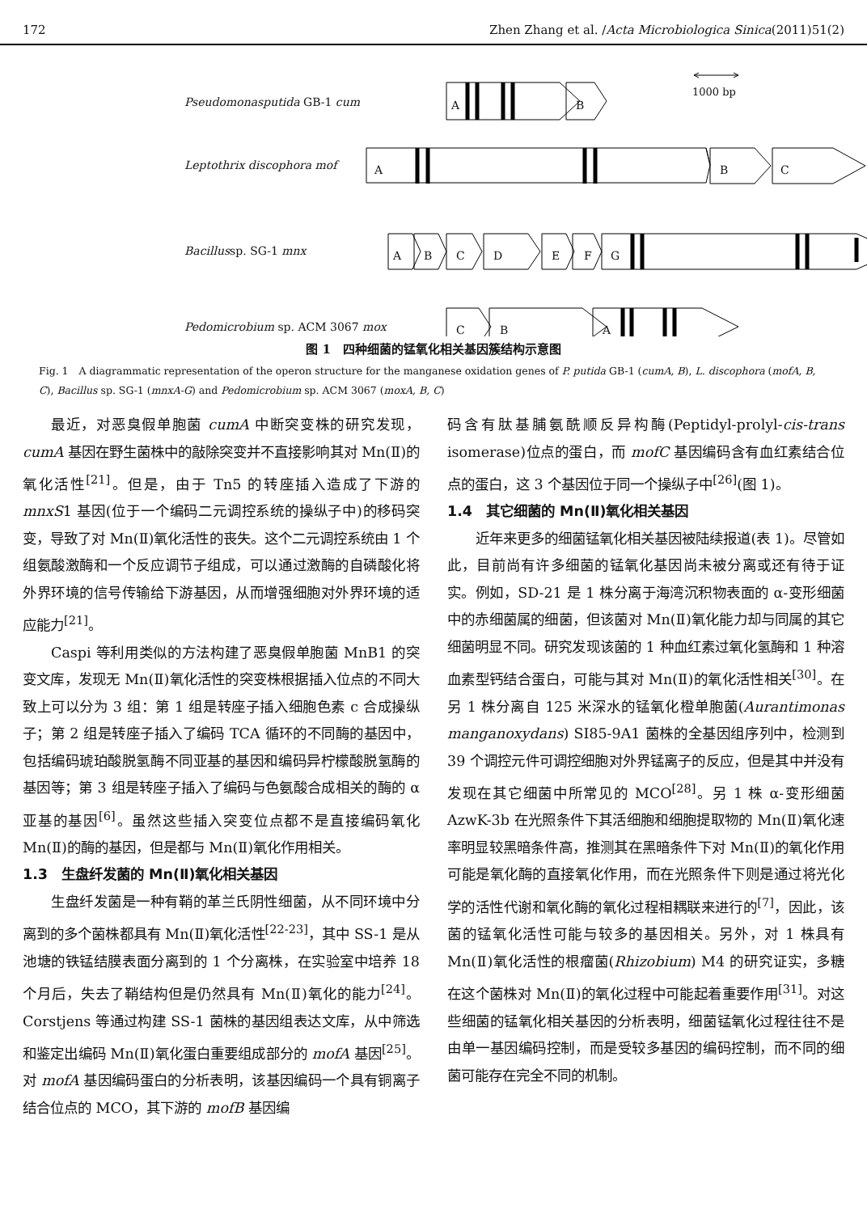172 Zhen Zhang et al. /Acta Microbiologica Sinica(2011)51(2)
1000 bp
Pseudomonasputida GB-1 cum
Leptothrix discophora mof
Bacillussp. SG-1 mnx
Pedomicrobium sp. ACM 3067 mox
A B
A B C
A B C D E F G
C B A
图 1　四种细菌的锰氧化相关基因簇结构示意图
Fig. 1　A diagrammatic representation of the operon structure for the manganese oxidation genes of P. putida GB-1 (cumA, B), L. discophora (mofA, B, C), Bacillus sp. SG-1 (mnxA-G) and Pedomicrobium sp. ACM 3067 (moxA, B, C)
最近，对恶臭假单胞菌 cumA 中断突变株的研究发现，cumA 基因在野生菌株中的敲除突变并不直接影响其对 Mn(Ⅱ)的氧化活性<sup>[21]</sup>。但是，由于 Tn5 的转座插入造成了下游的 mnxS1 基因(位于一个编码二元调控系统的操纵子中)的移码突变，导致了对 Mn(Ⅱ)氧化活性的丧失。这个二元调控系统由 1 个组氨酸激酶和一个反应调节子组成，可以通过激酶的自磷酸化将外界环境的信号传输给下游基因，从而增强细胞对外界环境的适应能力<sup>[21]</sup>。
Caspi 等利用类似的方法构建了恶臭假单胞菌 MnB1 的突变文库，发现无 Mn(Ⅱ)氧化活性的突变株根据插入位点的不同大致上可以分为 3 组：第 1 组是转座子插入细胞色素 c 合成操纵子；第 2 组是转座子插入了编码 TCA 循环的不同酶的基因中，包括编码琥珀酸脱氢酶不同亚基的基因和编码异柠檬酸脱氢酶的基因等；第 3 组是转座子插入了编码与色氨酸合成相关的酶的 α 亚基的基因<sup>[6]</sup>。虽然这些插入突变位点都不是直接编码氧化 Mn(Ⅱ)的酶的基因，但是都与 Mn(Ⅱ)氧化作用相关。
1.3　生盘纤发菌的 Mn(Ⅱ)氧化相关基因
生盘纤发菌是一种有鞘的革兰氏阴性细菌，从不同环境中分离到的多个菌株都具有 Mn(Ⅱ)氧化活性<sup>[22-23]</sup>，其中 SS-1 是从池塘的铁锰结膜表面分离到的 1 个分离株，在实验室中培养 18 个月后，失去了鞘结构但是仍然具有 Mn(Ⅱ)氧化的能力<sup>[24]</sup>。Corstjens 等通过构建 SS-1 菌株的基因组表达文库，从中筛选和鉴定出编码 Mn(Ⅱ)氧化蛋白重要组成部分的 mofA 基因<sup>[25]</sup>。对 mofA 基因编码蛋白的分析表明，该基因编码一个具有铜离子结合位点的 MCO，其下游的 mofB 基因编
码含有肽基脯氨酰顺反异构酶(Peptidyl-prolyl-cis-trans isomerase)位点的蛋白，而 mofC 基因编码含有血红素结合位点的蛋白，这 3 个基因位于同一个操纵子中<sup>[26]</sup>(图 1)。
1.4　其它细菌的 Mn(Ⅱ)氧化相关基因
近年来更多的细菌锰氧化相关基因被陆续报道(表 1)。尽管如此，目前尚有许多细菌的锰氧化基因尚未被分离或还有待于证实。例如，SD-21 是 1 株分离于海湾沉积物表面的 α-变形细菌中的赤细菌属的细菌，但该菌对 Mn(Ⅱ)氧化能力却与同属的其它细菌明显不同。研究发现该菌的 1 种血红素过氧化氢酶和 1 种溶血素型钙结合蛋白，可能与其对 Mn(Ⅱ)的氧化活性相关<sup>[30]</sup>。在另 1 株分离自 125 米深水的锰氧化橙单胞菌(Aurantimonas manganoxydans) SI85-9A1 菌株的全基因组序列中，检测到 39 个调控元件可调控细胞对外界锰离子的反应，但是其中并没有发现在其它细菌中所常见的 MCO<sup>[28]</sup>。另 1 株 α-变形细菌 AzwK-3b 在光照条件下其活细胞和细胞提取物的 Mn(Ⅱ)氧化速率明显较黑暗条件高，推测其在黑暗条件下对 Mn(Ⅱ)的氧化作用可能是氧化酶的直接氧化作用，而在光照条件下则是通过将光化学的活性代谢和氧化酶的氧化过程相耦联来进行的<sup>[7]</sup>，因此，该菌的锰氧化活性可能与较多的基因相关。另外，对 1 株具有 Mn(Ⅱ)氧化活性的根瘤菌(Rhizobium) M4 的研究证实，多糖在这个菌株对 Mn(Ⅱ)的氧化过程中可能起着重要作用<sup>[31]</sup>。对这些细菌的锰氧化相关基因的分析表明，细菌锰氧化过程往往不是由单一基因编码控制，而是受较多基因的编码控制，而不同的细菌可能存在完全不同的机制。